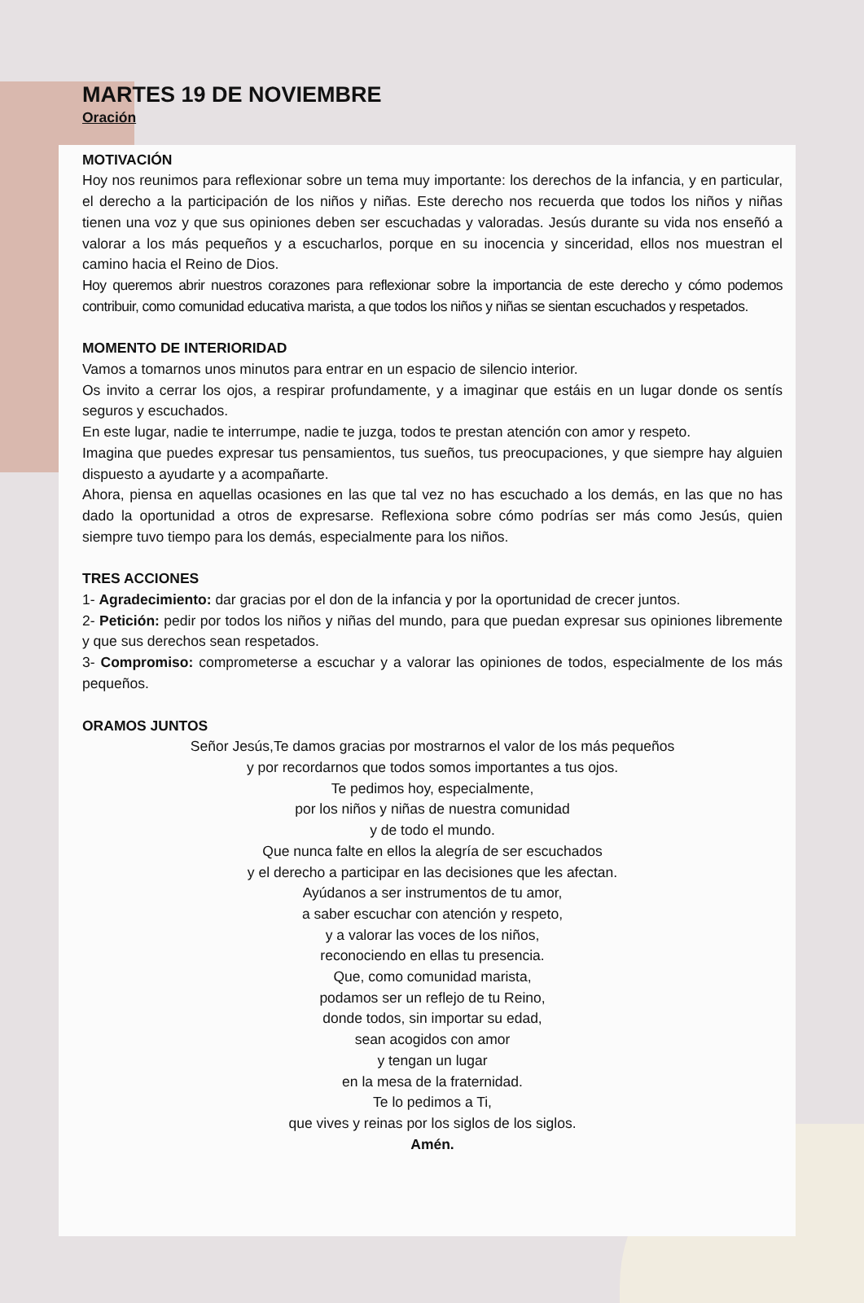MARTES 19 DE NOVIEMBRE
Oración
MOTIVACIÓN
Hoy nos reunimos para reflexionar sobre un tema muy importante: los derechos de la infancia, y en particular, el derecho a la participación de los niños y niñas. Este derecho nos recuerda que todos los niños y niñas tienen una voz y que sus opiniones deben ser escuchadas y valoradas. Jesús durante su vida nos enseñó a valorar a los más pequeños y a escucharlos, porque en su inocencia y sinceridad, ellos nos muestran el camino hacia el Reino de Dios.
Hoy queremos abrir nuestros corazones para reflexionar sobre la importancia de este derecho y cómo podemos contribuir, como comunidad educativa marista, a que todos los niños y niñas se sientan escuchados y respetados.
MOMENTO DE INTERIORIDAD
Vamos a tomarnos unos minutos para entrar en un espacio de silencio interior.
Os invito a cerrar los ojos, a respirar profundamente, y a imaginar que estáis en un lugar donde os sentís seguros y escuchados.
En este lugar, nadie te interrumpe, nadie te juzga, todos te prestan atención con amor y respeto.
Imagina que puedes expresar tus pensamientos, tus sueños, tus preocupaciones, y que siempre hay alguien dispuesto a ayudarte y a acompañarte.
Ahora, piensa en aquellas ocasiones en las que tal vez no has escuchado a los demás, en las que no has dado la oportunidad a otros de expresarse. Reflexiona sobre cómo podrías ser más como Jesús, quien siempre tuvo tiempo para los demás, especialmente para los niños.
TRES ACCIONES
1- Agradecimiento: dar gracias por el don de la infancia y por la oportunidad de crecer juntos.
2- Petición: pedir por todos los niños y niñas del mundo, para que puedan expresar sus opiniones libremente y que sus derechos sean respetados.
3- Compromiso: comprometerse a escuchar y a valorar las opiniones de todos, especialmente de los más pequeños.
ORAMOS JUNTOS
Señor Jesús,Te damos gracias por mostrarnos el valor de los más pequeños
y por recordarnos que todos somos importantes a tus ojos.
Te pedimos hoy, especialmente,
por los niños y niñas de nuestra comunidad
y de todo el mundo.
Que nunca falte en ellos la alegría de ser escuchados
y el derecho a participar en las decisiones que les afectan.
Ayúdanos a ser instrumentos de tu amor,
a saber escuchar con atención y respeto,
y a valorar las voces de los niños,
reconociendo en ellas tu presencia.
Que, como comunidad marista,
podamos ser un reflejo de tu Reino,
donde todos, sin importar su edad,
sean acogidos con amor
y tengan un lugar
en la mesa de la fraternidad.
Te lo pedimos a Ti,
que vives y reinas por los siglos de los siglos.
Amén.